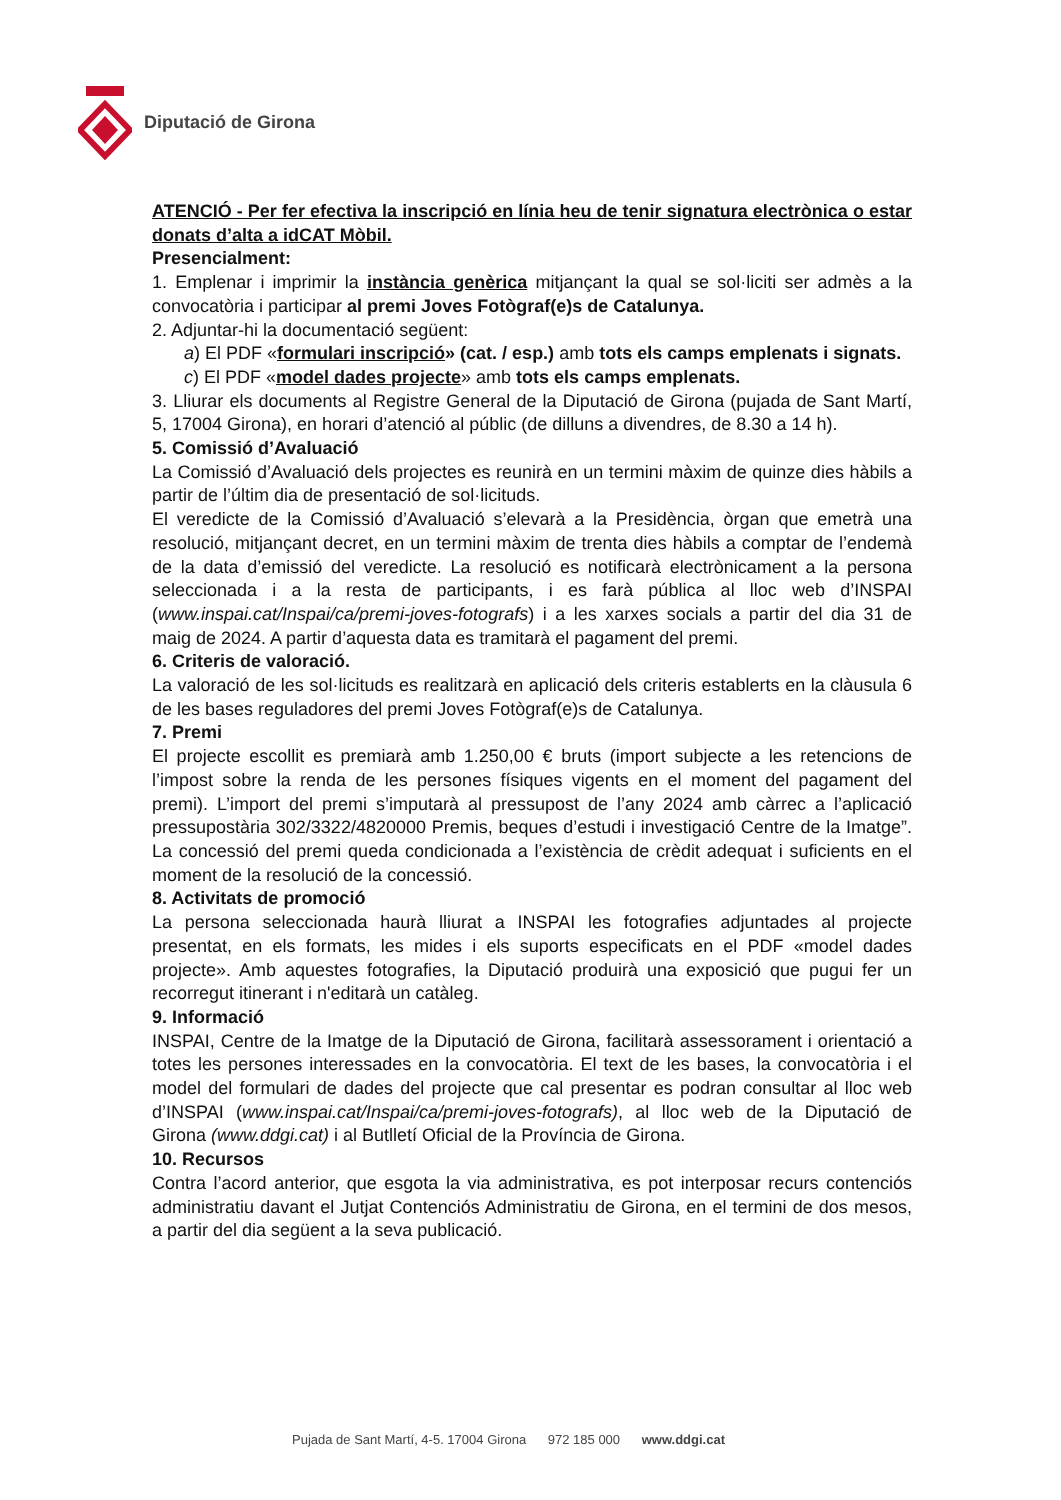Diputació de Girona
ATENCIÓ - Per fer efectiva la inscripció en línia heu de tenir signatura electrònica o estar donats d’alta a idCAT Mòbil.
Presencialment:
1. Emplenar i imprimir la instància genèrica mitjançant la qual se sol·liciti ser admès a la convocatòria i participar al premi Joves Fotògraf(e)s de Catalunya.
2. Adjuntar-hi la documentació següent:
a) El PDF «formulari inscripció» (cat. / esp.) amb tots els camps emplenats i signats.
c) El PDF «model dades projecte» amb tots els camps emplenats.
3. Lliurar els documents al Registre General de la Diputació de Girona (pujada de Sant Martí, 5, 17004 Girona), en horari d’atenció al públic (de dilluns a divendres, de 8.30 a 14 h).
5. Comissió d’Avaluació
La Comissió d’Avaluació dels projectes es reunirà en un termini màxim de quinze dies hàbils a partir de l’últim dia de presentació de sol·licituds.
El veredicte de la Comissió d’Avaluació s’elevarà a la Presidència, òrgan que emetrà una resolució, mitjançant decret, en un termini màxim de trenta dies hàbils a comptar de l’endemà de la data d’emissió del veredicte. La resolució es notificarà electrònicament a la persona seleccionada i a la resta de participants, i es farà pública al lloc web d’INSPAI (www.inspai.cat/Inspai/ca/premi-joves-fotografs) i a les xarxes socials a partir del dia 31 de maig de 2024. A partir d’aquesta data es tramitarà el pagament del premi.
6. Criteris de valoració.
La valoració de les sol·licituds es realitzarà en aplicació dels criteris establerts en la clàusula 6 de les bases reguladores del premi Joves Fotògraf(e)s de Catalunya.
7. Premi
El projecte escollit es premiarà amb 1.250,00 € bruts (import subjecte a les retencions de l’impost sobre la renda de les persones físiques vigents en el moment del pagament del premi). L’import del premi s’imputarà al pressupost de l’any 2024 amb càrrec a l’aplicació pressupostària 302/3322/4820000 Premis, beques d’estudi i investigació Centre de la Imatge”. La concessió del premi queda condicionada a l’existència de crèdit adequat i suficients en el moment de la resolució de la concessió.
8. Activitats de promoció
La persona seleccionada haurà lliurat a INSPAI les fotografies adjuntades al projecte presentat, en els formats, les mides i els suports especificats en el PDF «model dades projecte». Amb aquestes fotografies, la Diputació produirà una exposició que pugui fer un recorregut itinerant i n'editarà un catàleg.
9. Informació
INSPAI, Centre de la Imatge de la Diputació de Girona, facilitarà assessorament i orientació a totes les persones interessades en la convocatòria. El text de les bases, la convocatòria i el model del formulari de dades del projecte que cal presentar es podran consultar al lloc web d’INSPAI (www.inspai.cat/Inspai/ca/premi-joves-fotografs), al lloc web de la Diputació de Girona (www.ddgi.cat) i al Butlletí Oficial de la Província de Girona.
10. Recursos
Contra l’acord anterior, que esgota la via administrativa, es pot interposar recurs contenciós administratiu davant el Jutjat Contenciós Administratiu de Girona, en el termini de dos mesos, a partir del dia següent a la seva publicació.
Pujada de Sant Martí, 4-5. 17004 Girona 972 185 000 www.ddgi.cat